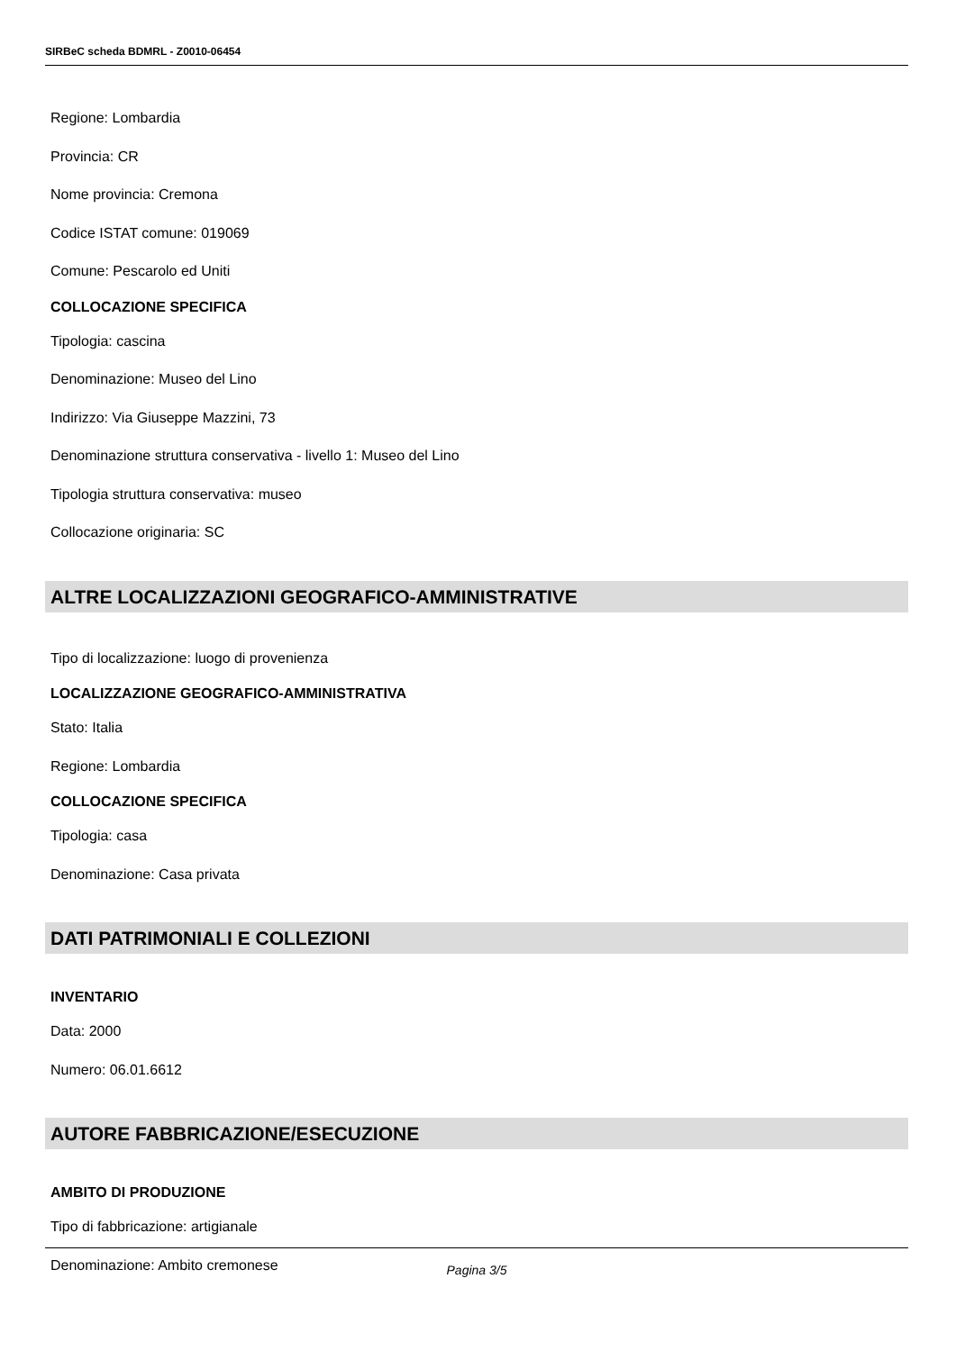SIRBeC scheda BDMRL - Z0010-06454
Regione: Lombardia
Provincia: CR
Nome provincia: Cremona
Codice ISTAT comune: 019069
Comune: Pescarolo ed Uniti
COLLOCAZIONE SPECIFICA
Tipologia: cascina
Denominazione: Museo del Lino
Indirizzo: Via Giuseppe Mazzini, 73
Denominazione struttura conservativa - livello 1: Museo del Lino
Tipologia struttura conservativa: museo
Collocazione originaria: SC
ALTRE LOCALIZZAZIONI GEOGRAFICO-AMMINISTRATIVE
Tipo di localizzazione: luogo di provenienza
LOCALIZZAZIONE GEOGRAFICO-AMMINISTRATIVA
Stato: Italia
Regione: Lombardia
COLLOCAZIONE SPECIFICA
Tipologia: casa
Denominazione: Casa privata
DATI PATRIMONIALI E COLLEZIONI
INVENTARIO
Data: 2000
Numero: 06.01.6612
AUTORE FABBRICAZIONE/ESECUZIONE
AMBITO DI PRODUZIONE
Tipo di fabbricazione: artigianale
Denominazione: Ambito cremonese
Pagina 3/5